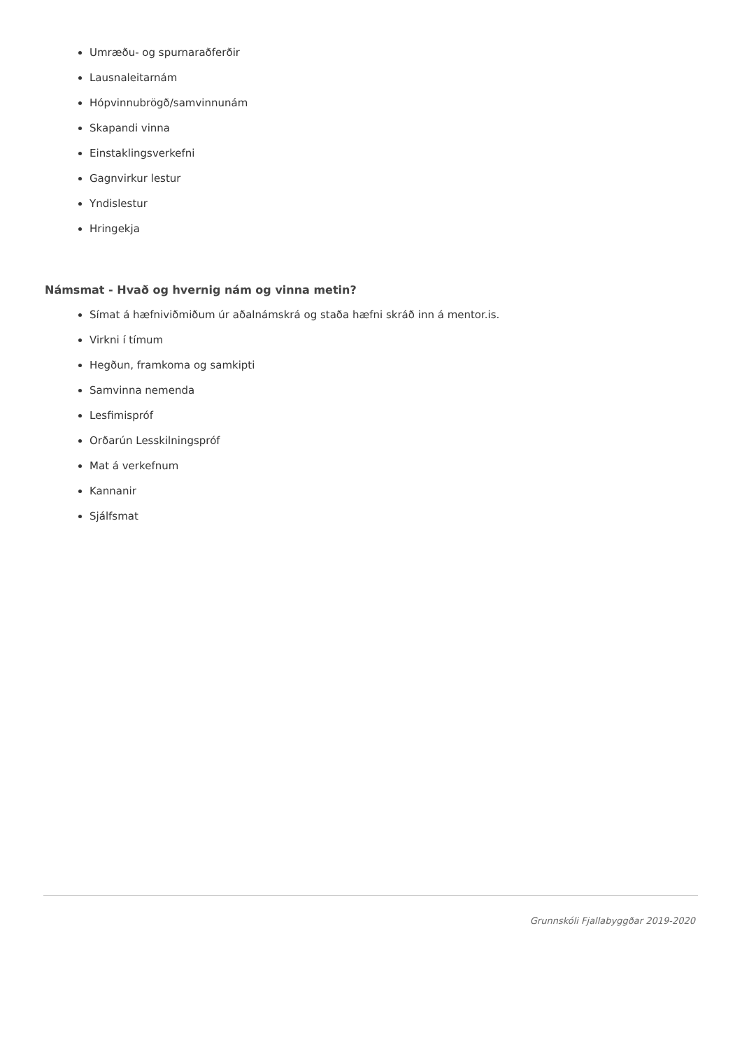Umræðu- og spurnaraðferðir
Lausnaleitarnám
Hópvinnubrögð/samvinnunám
Skapandi vinna
Einstaklingsverkefni
Gagnvirkur lestur
Yndislestur
Hringekja
Námsmat - Hvað og hvernig nám og vinna metin?
Símat á hæfniviðmiðum úr aðalnámskrá og staða hæfni skráð inn á mentor.is.
Virkni í tímum
Hegðun, framkoma og samkipti
Samvinna nemenda
Lesfimispróf
Orðarún Lesskilningspróf
Mat á verkefnum
Kannanir
Sjálfsmat
Grunnskóli Fjallabyggðar 2019-2020